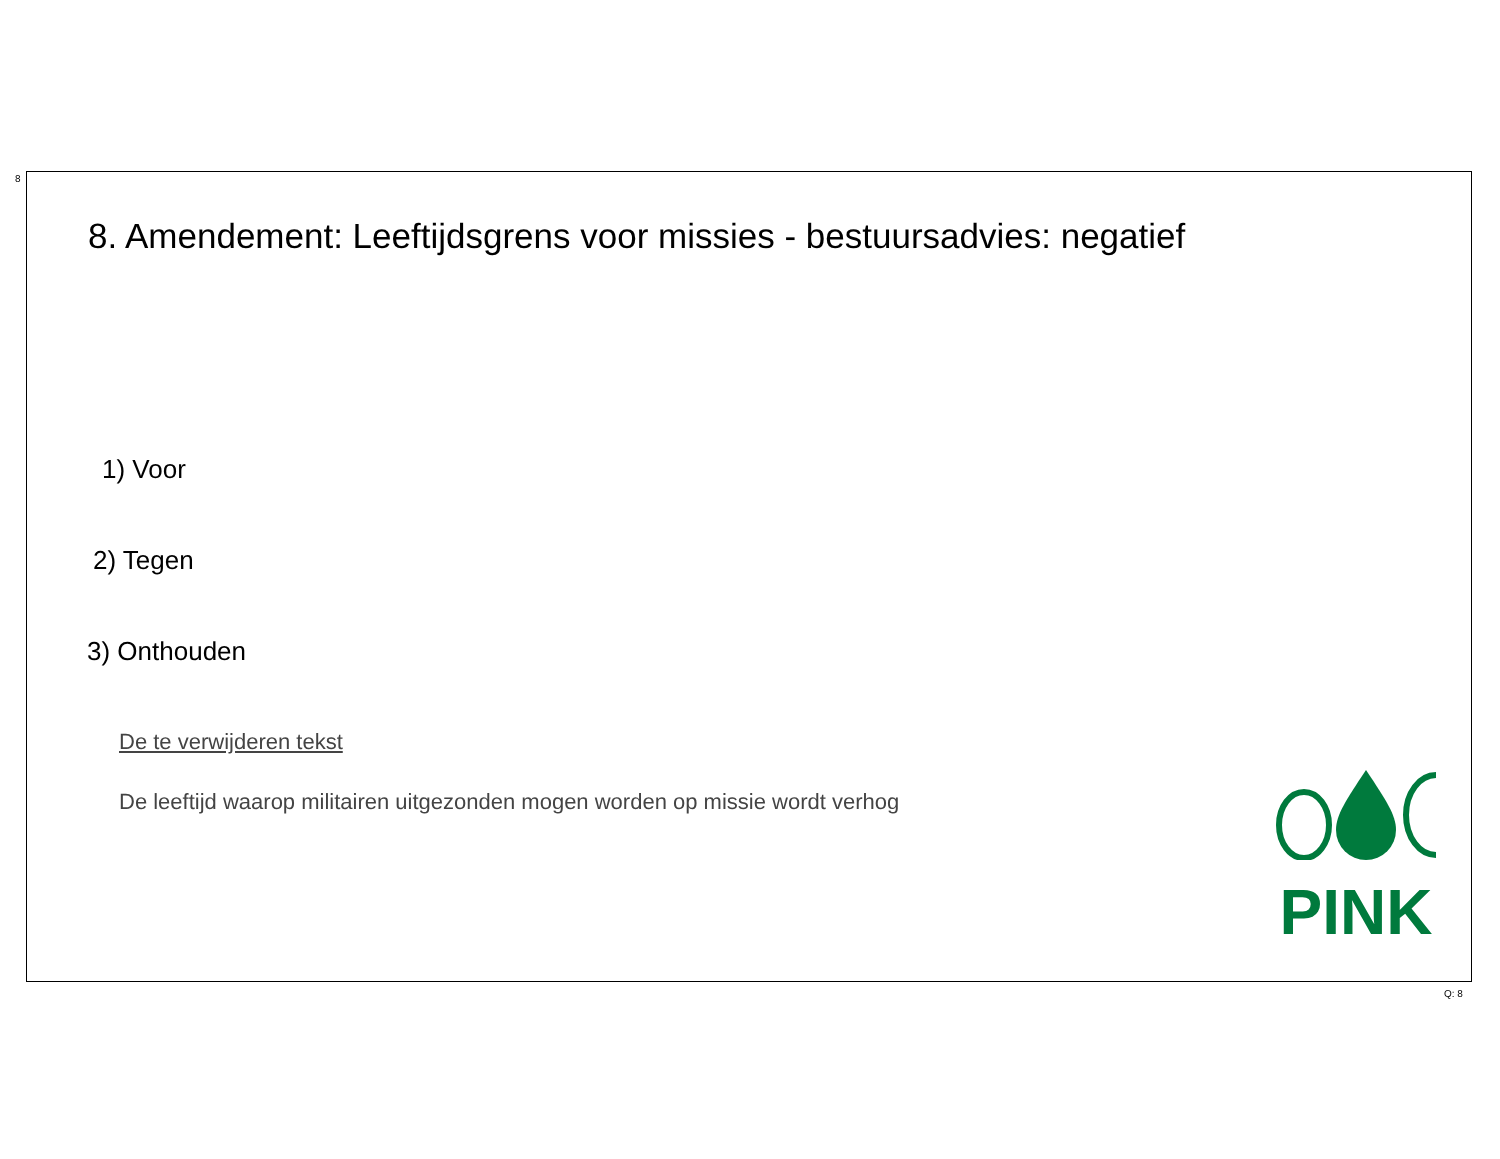8
8. Amendement: Leeftijdsgrens voor missies - bestuursadvies: negatief
1) Voor
2) Tegen
3) Onthouden
De te verwijderen tekst
De leeftijd waarop militairen uitgezonden mogen worden op missie wordt verhog
PINK
Q: 8